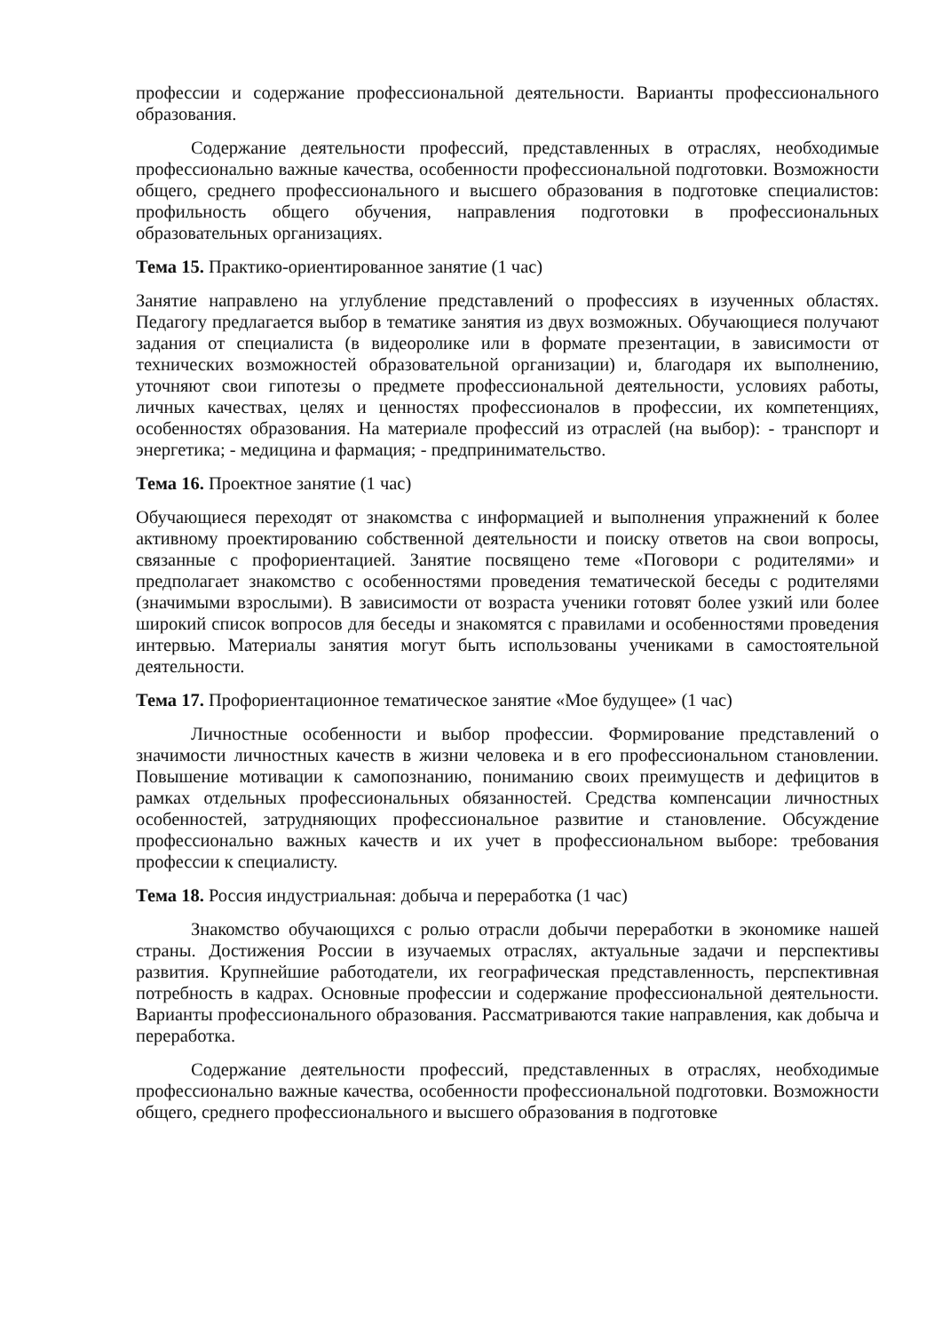профессии и содержание профессиональной деятельности. Варианты профессионального образования.
Содержание деятельности профессий, представленных в отраслях, необходимые профессионально важные качества, особенности профессиональной подготовки. Возможности общего, среднего профессионального и высшего образования в подготовке специалистов: профильность общего обучения, направления подготовки в профессиональных образовательных организациях.
Тема 15. Практико-ориентированное занятие (1 час)
Занятие направлено на углубление представлений о профессиях в изученных областях. Педагогу предлагается выбор в тематике занятия из двух возможных. Обучающиеся получают задания от специалиста (в видеоролике или в формате презентации, в зависимости от технических возможностей образовательной организации) и, благодаря их выполнению, уточняют свои гипотезы о предмете профессиональной деятельности, условиях работы, личных качествах, целях и ценностях профессионалов в профессии, их компетенциях, особенностях образования. На материале профессий из отраслей (на выбор): - транспорт и энергетика; - медицина и фармация; - предпринимательство.
Тема 16. Проектное занятие (1 час)
Обучающиеся переходят от знакомства с информацией и выполнения упражнений к более активному проектированию собственной деятельности и поиску ответов на свои вопросы, связанные с профориентацией. Занятие посвящено теме «Поговори с родителями» и предполагает знакомство с особенностями проведения тематической беседы с родителями (значимыми взрослыми). В зависимости от возраста ученики готовят более узкий или более широкий список вопросов для беседы и знакомятся с правилами и особенностями проведения интервью. Материалы занятия могут быть использованы учениками в самостоятельной деятельности.
Тема 17. Профориентационное тематическое занятие «Мое будущее» (1 час)
Личностные особенности и выбор профессии. Формирование представлений о значимости личностных качеств в жизни человека и в его профессиональном становлении. Повышение мотивации к самопознанию, пониманию своих преимуществ и дефицитов в рамках отдельных профессиональных обязанностей. Средства компенсации личностных особенностей, затрудняющих профессиональное развитие и становление. Обсуждение профессионально важных качеств и их учет в профессиональном выборе: требования профессии к специалисту.
Тема 18. Россия индустриальная: добыча и переработка (1 час)
Знакомство обучающихся с ролью отрасли добычи переработки в экономике нашей страны. Достижения России в изучаемых отраслях, актуальные задачи и перспективы развития. Крупнейшие работодатели, их географическая представленность, перспективная потребность в кадрах. Основные профессии и содержание профессиональной деятельности. Варианты профессионального образования. Рассматриваются такие направления, как добыча и переработка.
Содержание деятельности профессий, представленных в отраслях, необходимые профессионально важные качества, особенности профессиональной подготовки. Возможности общего, среднего профессионального и высшего образования в подготовке